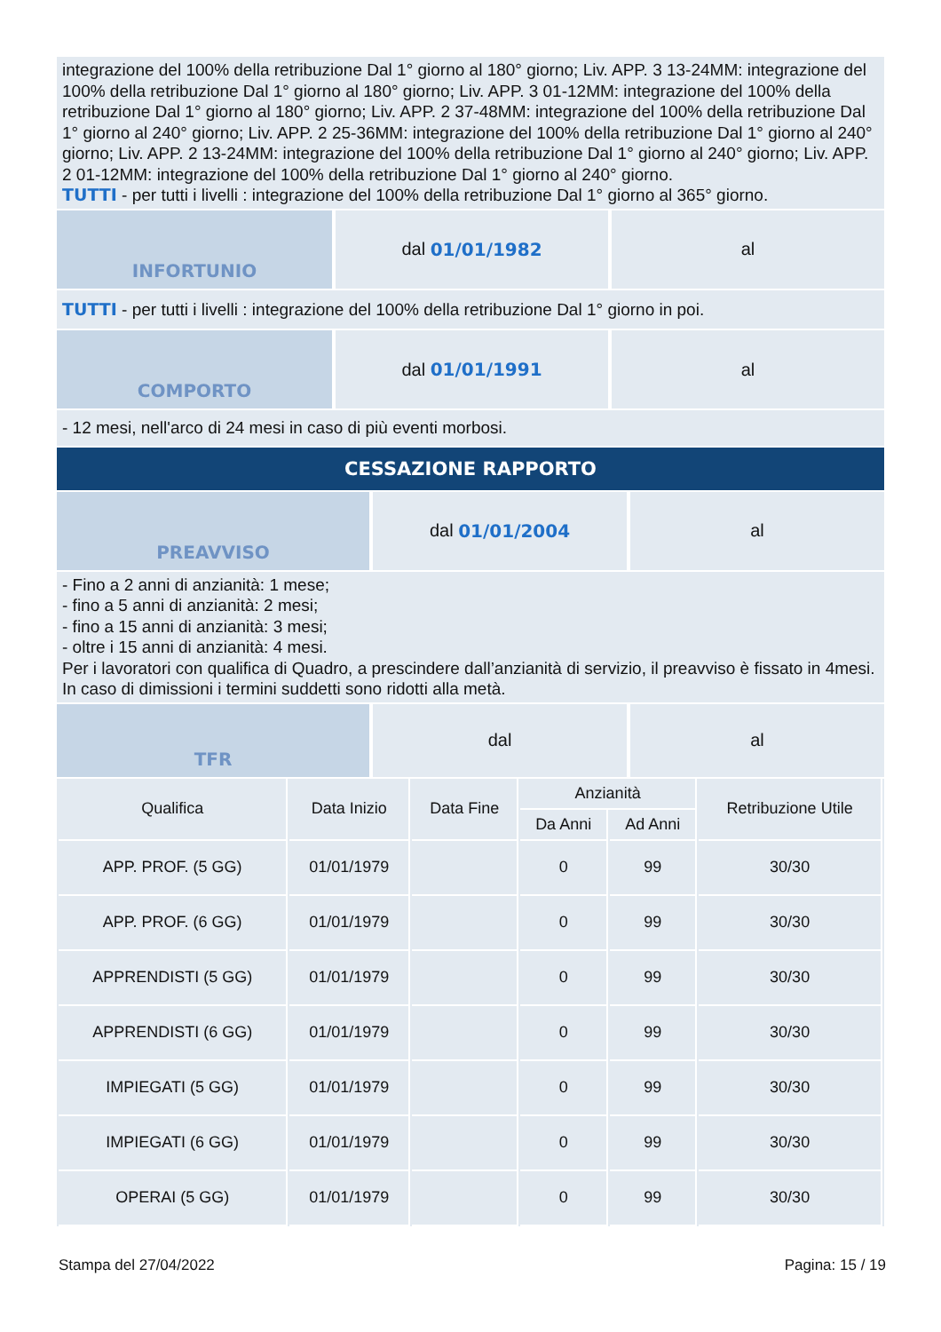integrazione del 100% della retribuzione Dal 1° giorno al 180° giorno; Liv. APP. 3 13-24MM: integrazione del 100% della retribuzione Dal 1° giorno al 180° giorno; Liv. APP. 3 01-12MM: integrazione del 100% della retribuzione Dal 1° giorno al 180° giorno; Liv. APP. 2 37-48MM: integrazione del 100% della retribuzione Dal 1° giorno al 240° giorno; Liv. APP. 2 25-36MM: integrazione del 100% della retribuzione Dal 1° giorno al 240° giorno; Liv. APP. 2 13-24MM: integrazione del 100% della retribuzione Dal 1° giorno al 240° giorno; Liv. APP. 2 01-12MM: integrazione del 100% della retribuzione Dal 1° giorno al 240° giorno.
TUTTI - per tutti i livelli : integrazione del 100% della retribuzione Dal 1° giorno al 365° giorno.
INFORTUNIO dal 01/01/1982 al
TUTTI - per tutti i livelli : integrazione del 100% della retribuzione Dal 1° giorno in poi.
COMPORTO dal 01/01/1991 al
- 12 mesi, nell'arco di 24 mesi in caso di più eventi morbosi.
CESSAZIONE RAPPORTO
PREAVVISO dal 01/01/2004 al
- Fino a 2 anni di anzianità: 1 mese;
- fino a 5 anni di anzianità: 2 mesi;
- fino a 15 anni di anzianità: 3 mesi;
- oltre i 15 anni di anzianità: 4 mesi.
Per i lavoratori con qualifica di Quadro, a prescindere dall’anzianità di servizio, il preavviso è fissato in 4mesi. In caso di dimissioni i termini suddetti sono ridotti alla metà.
TFR dal al
| Qualifica | Data Inizio | Data Fine | Anzianità | | Retribuzione Utile |
| --- | --- | --- | --- | --- | --- |
| | | | Da Anni | Ad Anni | |
| APP. PROF. (5 GG) | 01/01/1979 | | 0 | 99 | 30/30 |
| APP. PROF. (6 GG) | 01/01/1979 | | 0 | 99 | 30/30 |
| APPRENDISTI (5 GG) | 01/01/1979 | | 0 | 99 | 30/30 |
| APPRENDISTI (6 GG) | 01/01/1979 | | 0 | 99 | 30/30 |
| IMPIEGATI (5 GG) | 01/01/1979 | | 0 | 99 | 30/30 |
| IMPIEGATI (6 GG) | 01/01/1979 | | 0 | 99 | 30/30 |
| OPERAI (5 GG) | 01/01/1979 | | 0 | 99 | 30/30 |
Stampa del 27/04/2022 Pagina: 15 / 19